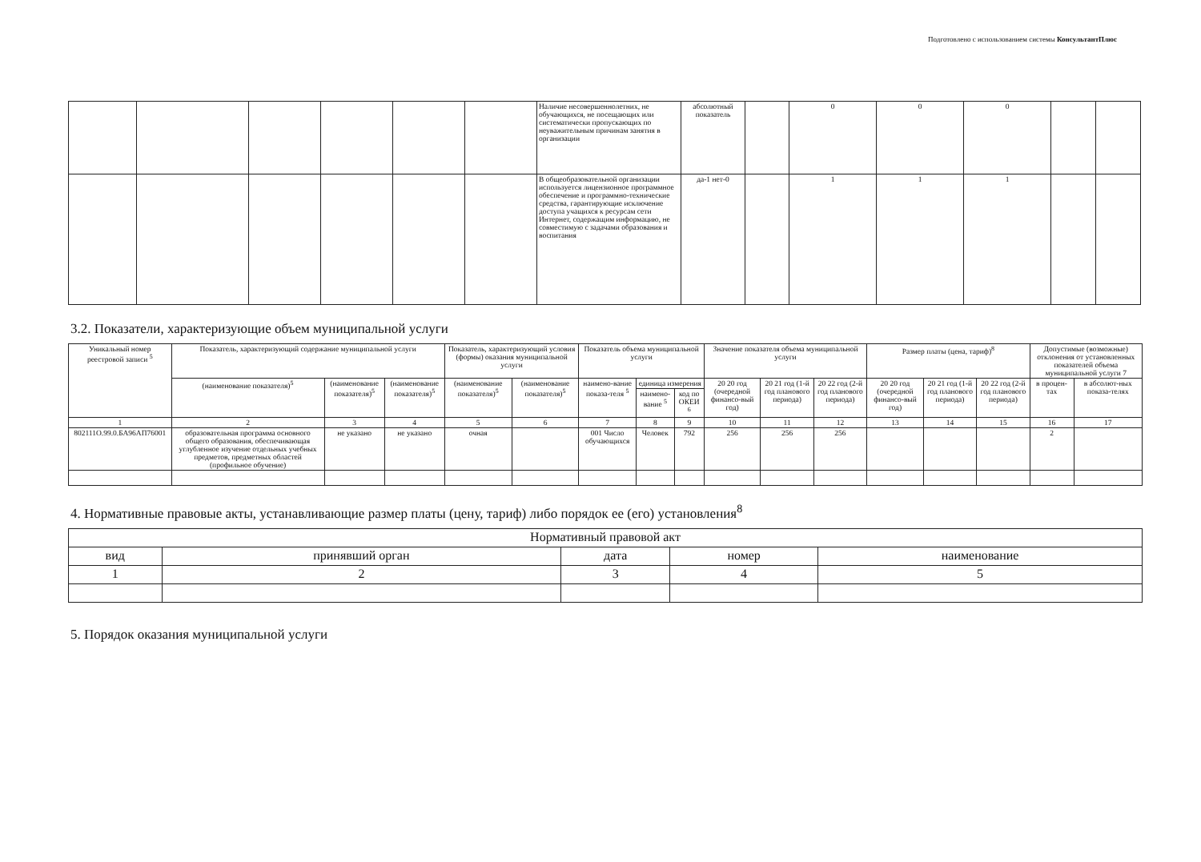Подготовлено с использованием системы КонсультантПлюс
| | | | | | | Наличие несовершеннолетних, не обучающихся, не посещающих или систематически пропускающих по неуважительным причинам занятия в организации | абсолютный показатель | | 0 | 0 | 0 | | |
| | | | | | | В общеобразовательной организации используется лицензионное программное обеспечение и программно-технические средства, гарантирующие исключение доступа учащихся к ресурсам сети Интернет, содержащим информацию, не совместимую с задачами образования и воспитания | да-1 нет-0 | | 1 | 1 | 1 | | |
3.2. Показатели, характеризующие объем муниципальной услуги
| Уникальный номер реестровой записи <sup>5</sup> | Показатель, характеризующий содержание муниципальной услуги | | | Показатель, характеризующий условия (формы) оказания муниципальной услуги | | Показатель объема муниципальной услуги | | | Значение показателя объема муниципальной услуги | | | Размер платы (цена, тариф)<sup>8</sup> | | | Допустимые (возможные) отклонения от установленных показателей объема муниципальной услуги 7 | |
| --- | --- | --- | --- | --- | --- | --- | --- | --- | --- | --- | --- | --- | --- | --- | --- | --- |
| | (наименование показателя)<sup>5</sup> | (наименование показателя)<sup>5</sup> | (наименование показателя)<sup>5</sup> | (наименование показателя)<sup>5</sup> | (наименование показателя)<sup>5</sup> | наимено-вание показа-теля <sup>5</sup> | единица измерения | | 20 20 год (очередной финансо-вый год) | 20 21 год (1-й год планового периода) | 20 22 год (2-й год планового периода) | 20 20 год (очередной финансо-вый год) | 20 21 год (1-й год планового периода) | 20 22 год (2-й год планового периода) | в процен-тах | в абсолют-ных показа-телях |
| | | | | | | | наимено-вание <sup>5</sup> | код по ОКЕИ <sup>6</sup> | | | | | | | | |
| 1 | 2 | 3 | 4 | 5 | 6 | 7 | 8 | 9 | 10 | 11 | 12 | 13 | 14 | 15 | 16 | 17 |
| 802111О.99.0.БА96АП76001 | образовательная программа основного общего образования, обеспечивающая углубленное изучение отдельных учебных предметов, предметных областей (профильное обучение) | не указано | не указано | очная | | 001 Число обучающихся | Человек | 792 | 256 | 256 | 256 | | | | 2 | |
4. Нормативные правовые акты, устанавливающие размер платы (цену, тариф) либо порядок ее (его) установления<sup>8</sup>
| Нормативный правовой акт | | | | |
| вид | принявший орган | дата | номер | наименование |
| 1 | 2 | 3 | 4 | 5 |
5. Порядок оказания муниципальной услуги